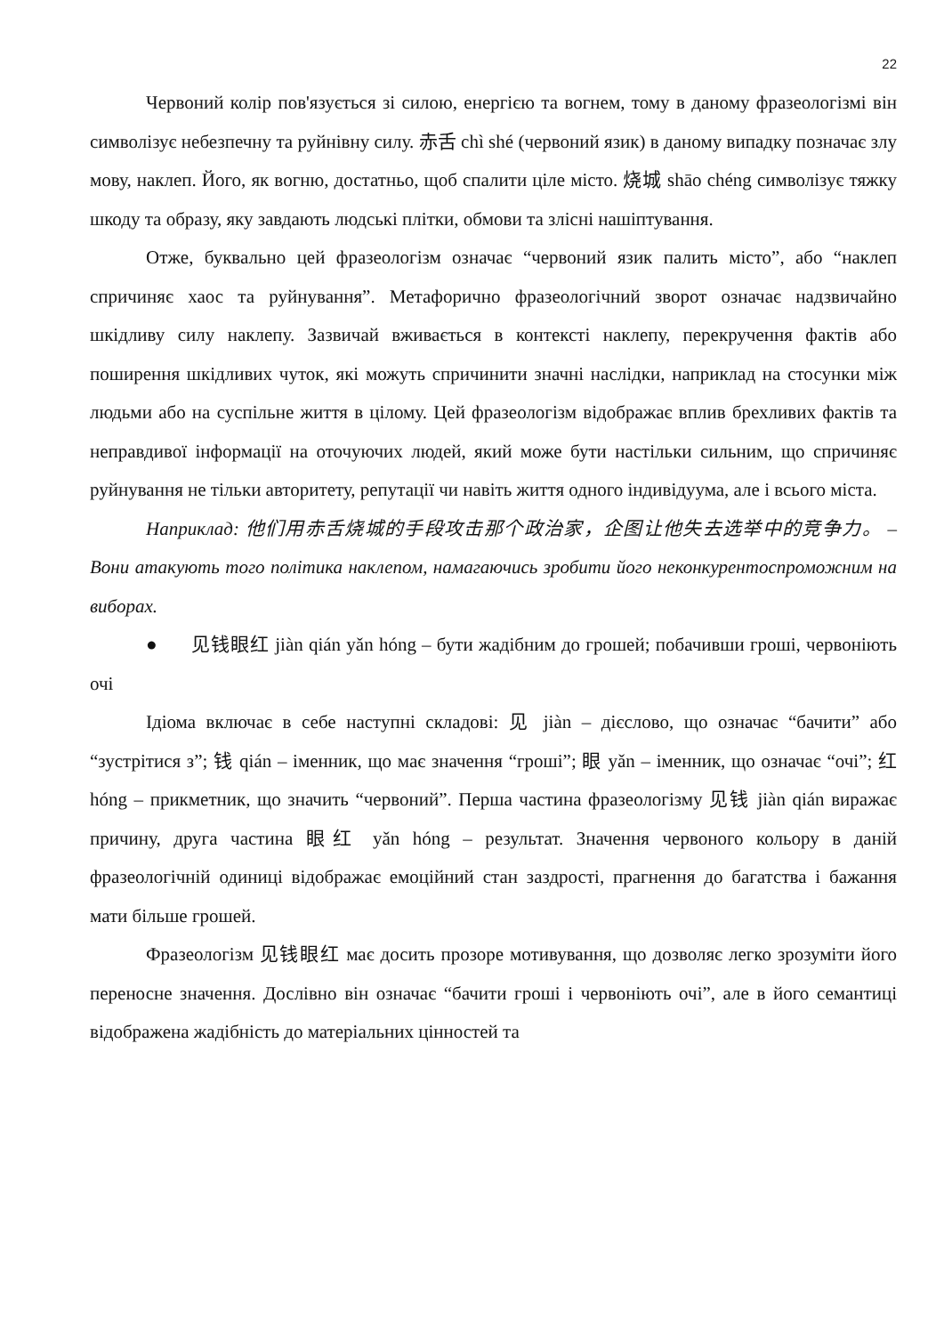22
Червоний колір пов'язується зі силою, енергією та вогнем, тому в даному фразеологізмі він символізує небезпечну та руйнівну силу. 赤舌 chì shé (червоний язик) в даному випадку позначає злу мову, наклеп. Його, як вогню, достатньо, щоб спалити ціле місто. 烧城 shāo chéng символізує тяжку шкоду та образу, яку завдають людські плітки, обмови та злісні нашіптування.
Отже, буквально цей фразеологізм означає “червоний язик палить місто”, або “наклеп спричиняє хаос та руйнування”. Метафорично фразеологічний зворот означає надзвичайно шкідливу силу наклепу. Зазвичай вживається в контексті наклепу, перекручення фактів або поширення шкідливих чуток, які можуть спричинити значні наслідки, наприклад на стосунки між людьми або на суспільне життя в цілому. Цей фразеологізм відображає вплив брехливих фактів та неправдивої інформації на оточуючих людей, який може бути настільки сильним, що спричиняє руйнування не тільки авторитету, репутації чи навіть життя одного індивідуума, але і всього міста.
Наприклад: 他们用赤舌烧城的手段攻击那个政治家，企图让他失去选举中的竞争力。 – Вони атакують того політика наклепом, намагаючись зробити його неконкурентоспроможним на виборах.
● 见钱眼红 jiàn qián yǎn hóng – бути жадібним до грошей; побачивши гроші, червоніють очі
Ідіома включає в себе наступні складові: 见 jiàn – дієслово, що означає “бачити” або “зустрітися з”; 钱 qián – іменник, що має значення “гроші”; 眼 yǎn – іменник, що означає “очі”; 红 hóng – прикметник, що значить “червоний”. Перша частина фразеологізму 见钱 jiàn qián виражає причину, друга частина 眼红 yǎn hóng – результат. Значення червоного кольору в даній фразеологічній одиниці відображає емоційний стан заздрості, прагнення до багатства і бажання мати більше грошей.
Фразеологізм 见钱眼红 має досить прозоре мотивування, що дозволяє легко зрозуміти його переносне значення. Дослівно він означає “бачити гроші і червоніють очі”, але в його семантиці відображена жадібність до матеріальних цінностей та